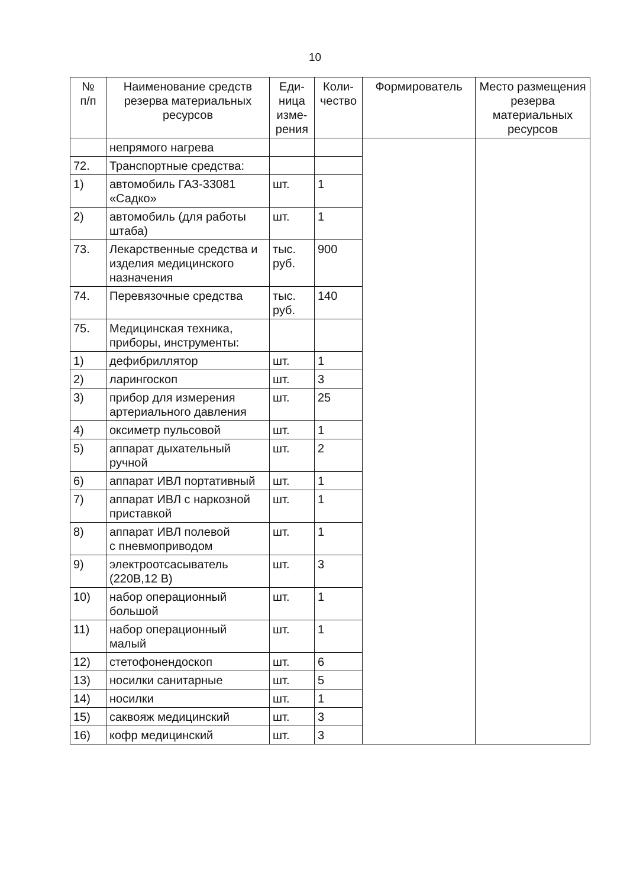10
| № п/п | Наименование средств резерва материальных ресурсов | Еди- ница изме- рения | Коли- чество | Формирователь | Место размещения резерва материальных ресурсов |
| --- | --- | --- | --- | --- | --- |
| | непрямого нагрева | | | | |
| 72. | Транспортные средства: | | | | |
| 1) | автомобиль ГАЗ-33081 «Садко» | шт. | 1 | | |
| 2) | автомобиль (для работы штаба) | шт. | 1 | | |
| 73. | Лекарственные средства и изделия медицинского назначения | тыс. руб. | 900 | | |
| 74. | Перевязочные средства | тыс. руб. | 140 | | |
| 75. | Медицинская техника, приборы, инструменты: | | | | |
| 1) | дефибриллятор | шт. | 1 | | |
| 2) | ларингоскоп | шт. | 3 | | |
| 3) | прибор для измерения артериального давления | шт. | 25 | | |
| 4) | оксиметр пульсовой | шт. | 1 | | |
| 5) | аппарат дыхательный ручной | шт. | 2 | | |
| 6) | аппарат ИВЛ портативный | шт. | 1 | | |
| 7) | аппарат ИВЛ с наркозной приставкой | шт. | 1 | | |
| 8) | аппарат ИВЛ полевой с пневмоприводом | шт. | 1 | | |
| 9) | электроотсасыватель (220В,12 В) | шт. | 3 | | |
| 10) | набор операционный большой | шт. | 1 | | |
| 11) | набор операционный малый | шт. | 1 | | |
| 12) | стетофонендоскоп | шт. | 6 | | |
| 13) | носилки санитарные | шт. | 5 | | |
| 14) | носилки | шт. | 1 | | |
| 15) | саквояж медицинский | шт. | 3 | | |
| 16) | кофр медицинский | шт. | 3 | | |